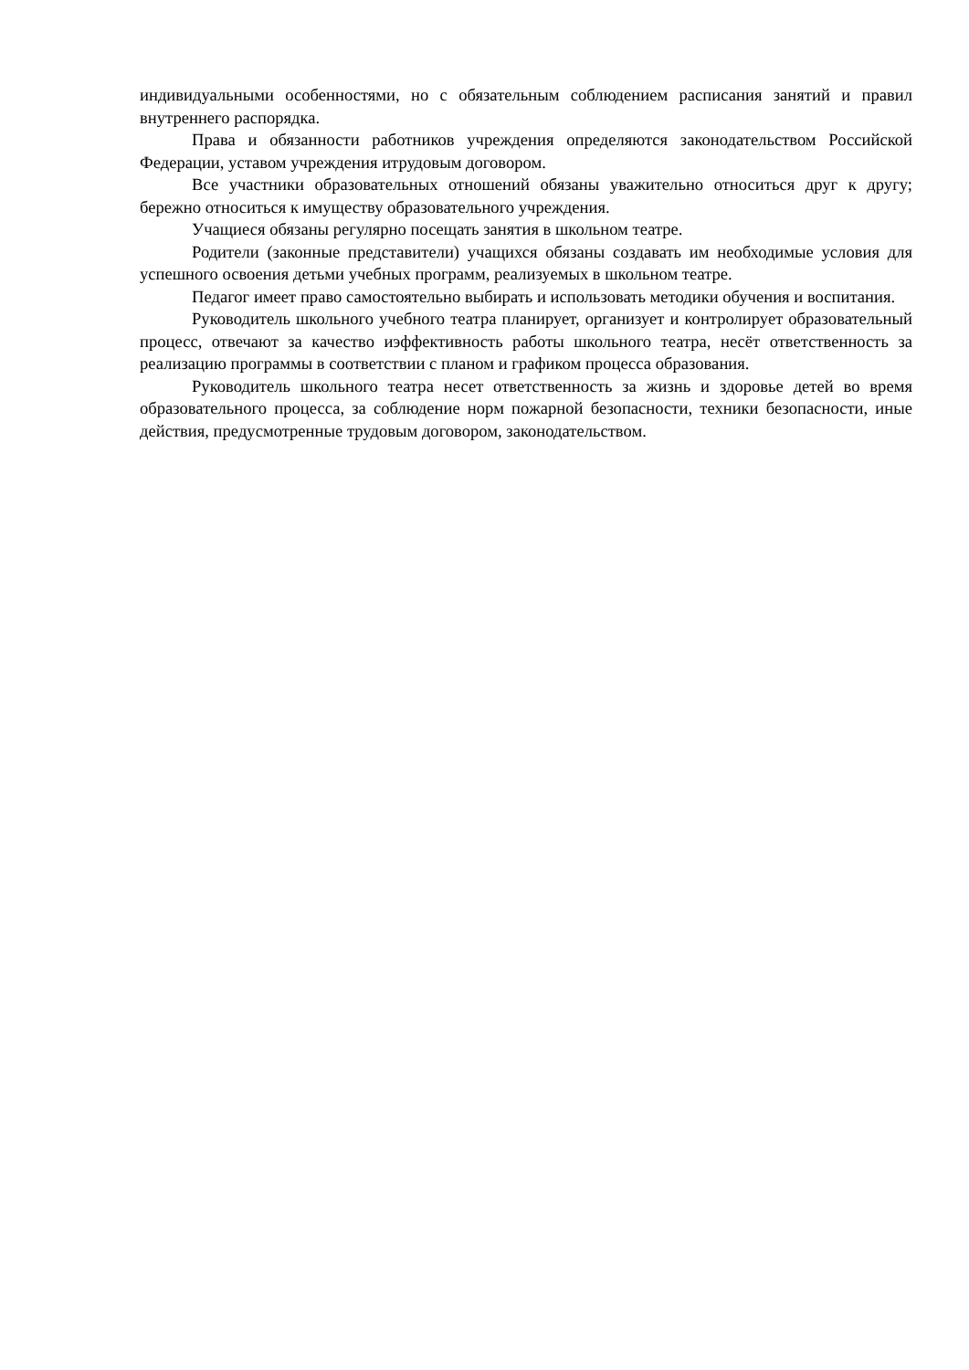индивидуальными особенностями, но с обязательным соблюдением расписания занятий и правил внутреннего распорядка.
Права и обязанности работников учреждения определяются законодательством Российской Федерации, уставом учреждения итрудовым договором.
Все участники образовательных отношений обязаны уважительно относиться друг к другу; бережно относиться к имуществу образовательного учреждения.
Учащиеся обязаны регулярно посещать занятия в школьном театре.
Родители (законные представители) учащихся обязаны создавать им необходимые условия для успешного освоения детьми учебных программ, реализуемых в школьном театре.
Педагог имеет право самостоятельно выбирать и использовать методики обучения и воспитания.
Руководитель школьного учебного театра планирует, организует и контролирует образовательный процесс, отвечают за качество иэффективность работы школьного театра, несёт ответственность за реализацию программы в соответствии с планом и графиком процесса образования.
Руководитель школьного театра несет ответственность за жизнь и здоровье детей во время образовательного процесса, за соблюдение норм пожарной безопасности, техники безопасности, иные действия, предусмотренные трудовым договором, законодательством.